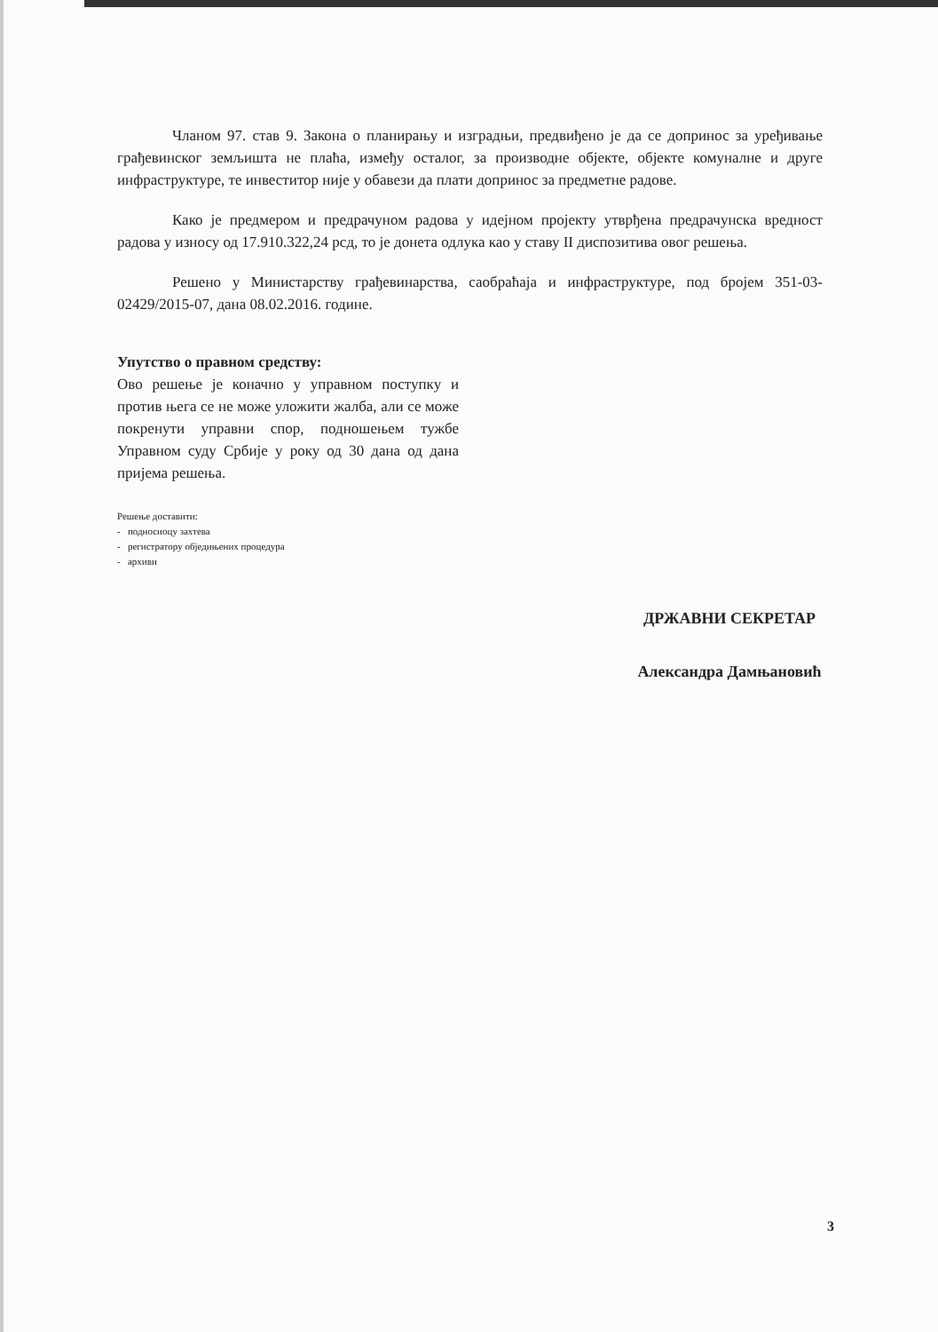Чланом 97. став 9. Закона о планирању и изградњи, предвиђено је да се допринос за уређивање грађевинског земљишта не плаћа, између осталог, за производне објекте, објекте комуналне и друге инфраструктуре, те инвеститор није у обавези да плати допринос за предметне радове.
Како је предмером и предрачуном радова у идејном пројекту утврђена предрачунска вредност радова у износу од 17.910.322,24 рсд, то је донета одлука као у ставу II диспозитива овог решења.
Решено у Министарству грађевинарства, саобраћаја и инфраструктуре, под бројем 351-03-02429/2015-07, дана 08.02.2016. године.
Упутство о правном средству:
Ово решење је коначно у управном поступку и против њега се не може уложити жалба, али се може покренути управни спор, подношењем тужбе Управном суду Србије у року од 30 дана од дана пријема решења.
Решење доставити:
- подносиоцу захтева
- регистратору обједињених процедура
- архиви
ДРЖАВНИ СЕКРЕТАР
Александра Дамњановић
3